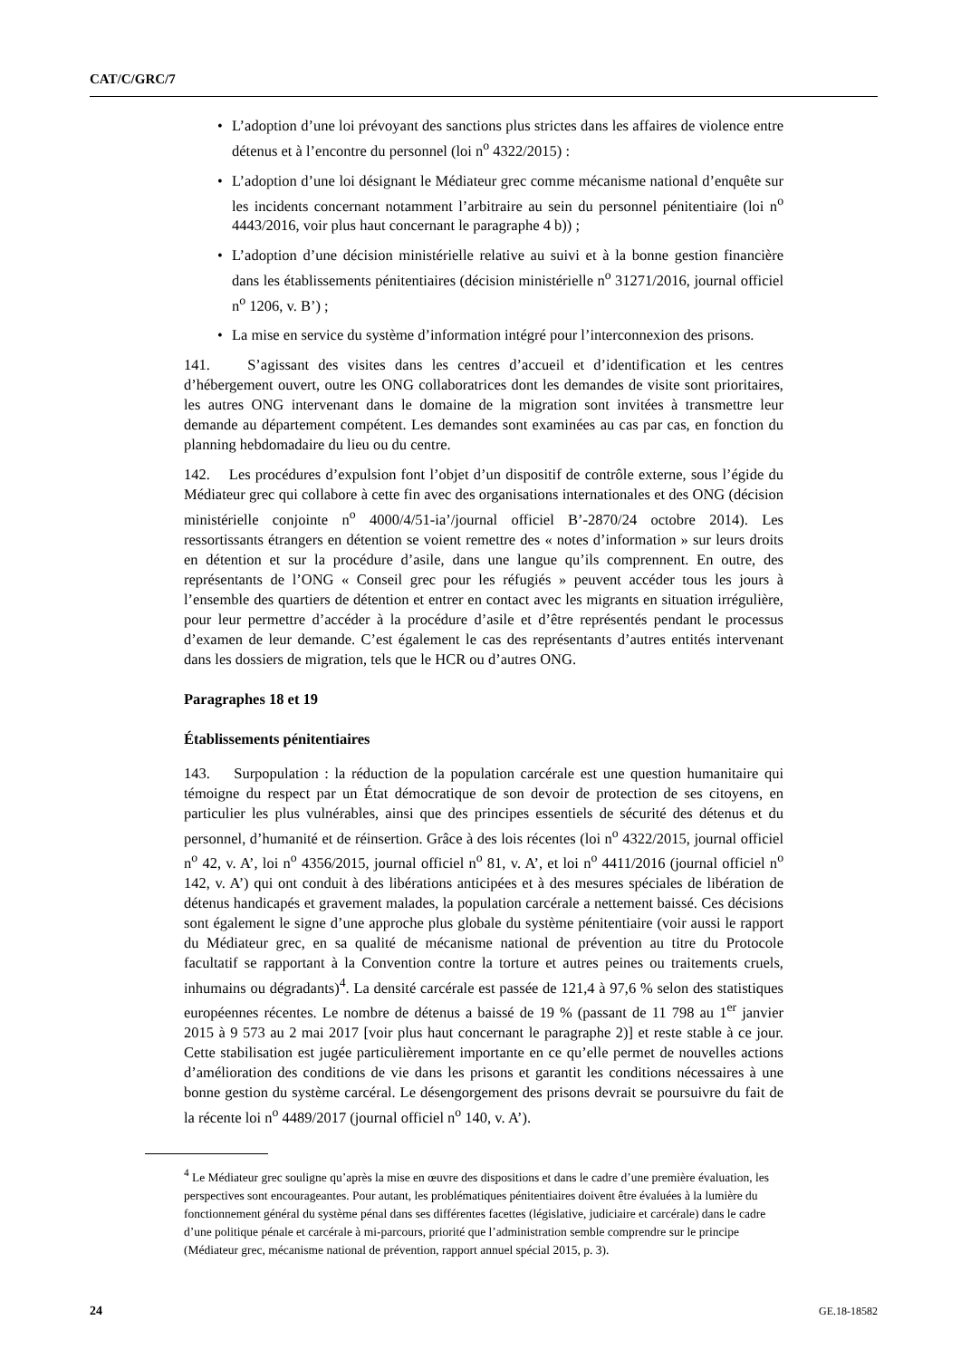CAT/C/GRC/7
• L’adoption d’une loi prévoyant des sanctions plus strictes dans les affaires de violence entre détenus et à l’encontre du personnel (loi n<sup>o</sup> 4322/2015) :
• L’adoption d’une loi désignant le Médiateur grec comme mécanisme national d’enquête sur les incidents concernant notamment l’arbitraire au sein du personnel pénitentiaire (loi n<sup>o</sup> 4443/2016, voir plus haut concernant le paragraphe 4 b)) ;
• L’adoption d’une décision ministérielle relative au suivi et à la bonne gestion financière dans les établissements pénitentiaires (décision ministérielle n<sup>o</sup> 31271/2016, journal officiel n<sup>o</sup> 1206, v. B’) ;
• La mise en service du système d’information intégré pour l’interconnexion des prisons.
141. S’agissant des visites dans les centres d’accueil et d’identification et les centres d’hébergement ouvert, outre les ONG collaboratrices dont les demandes de visite sont prioritaires, les autres ONG intervenant dans le domaine de la migration sont invitées à transmettre leur demande au département compétent. Les demandes sont examinées au cas par cas, en fonction du planning hebdomadaire du lieu ou du centre.
142. Les procédures d’expulsion font l’objet d’un dispositif de contrôle externe, sous l’égide du Médiateur grec qui collabore à cette fin avec des organisations internationales et des ONG (décision ministérielle conjointe n<sup>o</sup> 4000/4/51-ia’/journal officiel B’-2870/24 octobre 2014). Les ressortissants étrangers en détention se voient remettre des « notes d’information » sur leurs droits en détention et sur la procédure d’asile, dans une langue qu’ils comprennent. En outre, des représentants de l’ONG « Conseil grec pour les réfugiés » peuvent accéder tous les jours à l’ensemble des quartiers de détention et entrer en contact avec les migrants en situation irrégulière, pour leur permettre d’accéder à la procédure d’asile et d’être représentés pendant le processus d’examen de leur demande. C’est également le cas des représentants d’autres entités intervenant dans les dossiers de migration, tels que le HCR ou d’autres ONG.
Paragraphes 18 et 19
Établissements pénitentiaires
143. Surpopulation : la réduction de la population carcérale est une question humanitaire qui témoigne du respect par un État démocratique de son devoir de protection de ses citoyens, en particulier les plus vulnérables, ainsi que des principes essentiels de sécurité des détenus et du personnel, d’humanité et de réinsertion. Grâce à des lois récentes (loi n<sup>o</sup> 4322/2015, journal officiel n<sup>o</sup> 42, v. A’, loi n<sup>o</sup> 4356/2015, journal officiel n<sup>o</sup> 81, v. A’, et loi n<sup>o</sup> 4411/2016 (journal officiel n<sup>o</sup> 142, v. A’) qui ont conduit à des libérations anticipées et à des mesures spéciales de libération de détenus handicapés et gravement malades, la population carcérale a nettement baissé. Ces décisions sont également le signe d’une approche plus globale du système pénitentiaire (voir aussi le rapport du Médiateur grec, en sa qualité de mécanisme national de prévention au titre du Protocole facultatif se rapportant à la Convention contre la torture et autres peines ou traitements cruels, inhumains ou dégradants)<sup>4</sup>. La densité carcérale est passée de 121,4 à 97,6 % selon des statistiques européennes récentes. Le nombre de détenus a baissé de 19 % (passant de 11 798 au 1<sup>er</sup> janvier 2015 à 9 573 au 2 mai 2017 [voir plus haut concernant le paragraphe 2)] et reste stable à ce jour. Cette stabilisation est jugée particulièrement importante en ce qu’elle permet de nouvelles actions d’amélioration des conditions de vie dans les prisons et garantit les conditions nécessaires à une bonne gestion du système carcéral. Le désengorgement des prisons devrait se poursuivre du fait de la récente loi n<sup>o</sup> 4489/2017 (journal officiel n<sup>o</sup> 140, v. A’).
<sup>4</sup> Le Médiateur grec souligne qu’après la mise en œuvre des dispositions et dans le cadre d’une première évaluation, les perspectives sont encourageantes. Pour autant, les problématiques pénitentiaires doivent être évaluées à la lumière du fonctionnement général du système pénal dans ses différentes facettes (législative, judiciaire et carcérale) dans le cadre d’une politique pénale et carcérale à mi-parcours, priorité que l’administration semble comprendre sur le principe (Médiateur grec, mécanisme national de prévention, rapport annuel spécial 2015, p. 3).
24 GE.18-18582